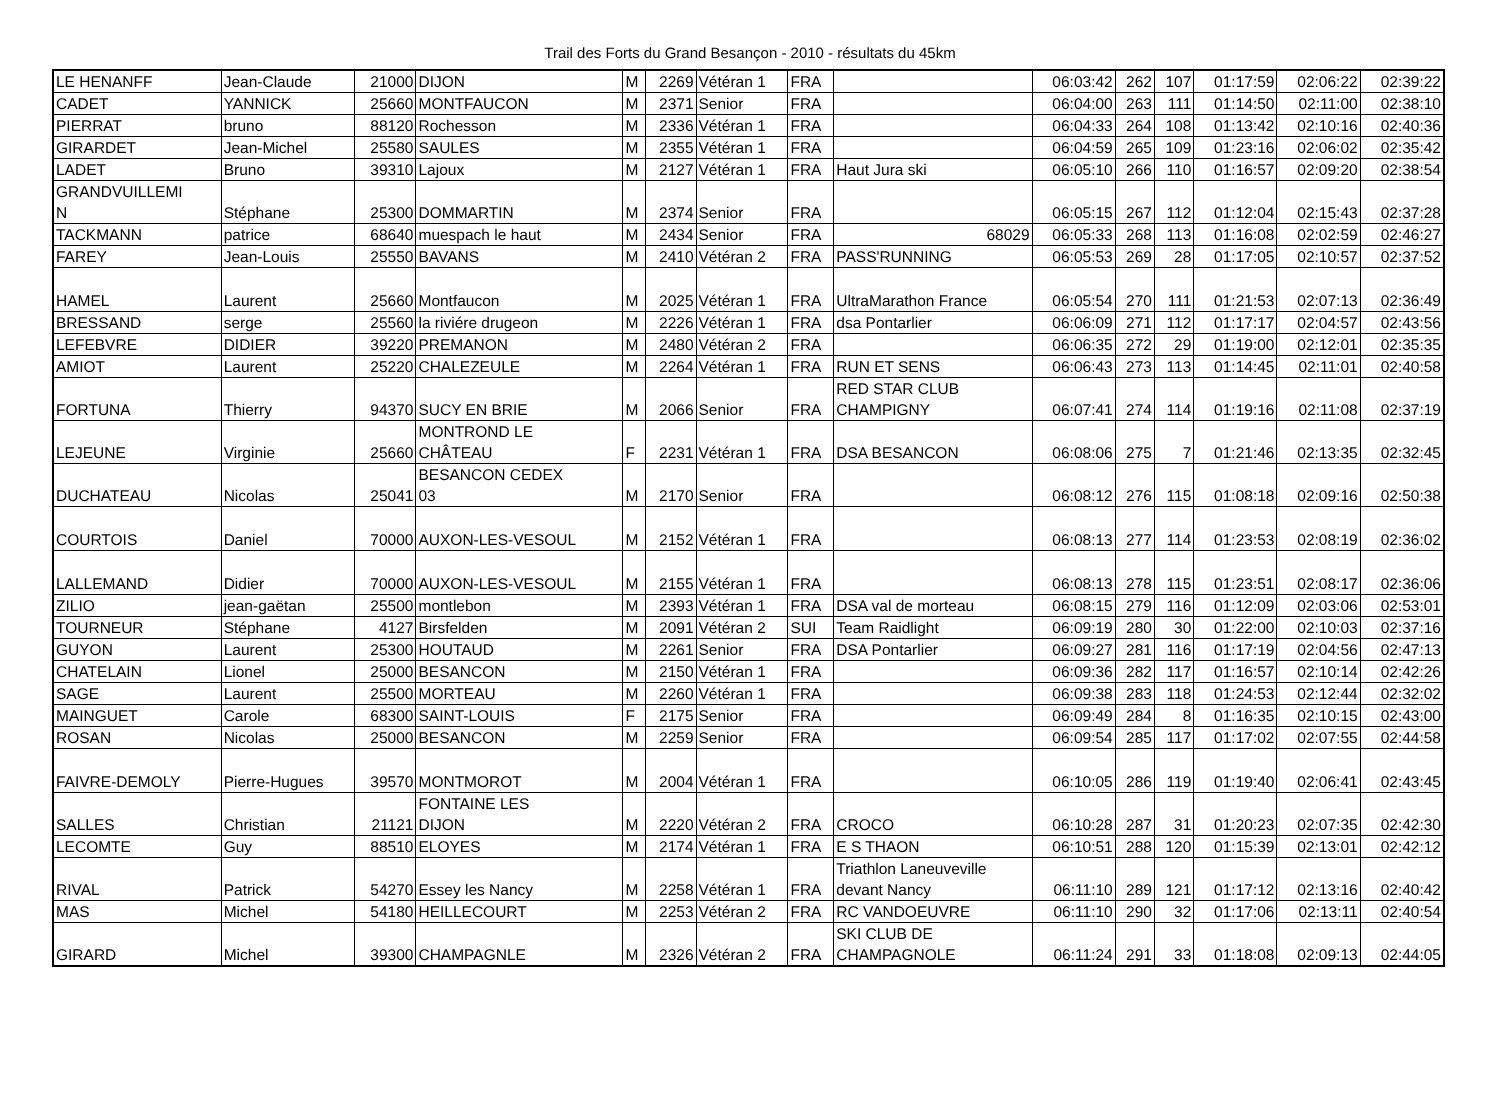Trail des Forts du Grand Besançon - 2010 - résultats du 45km
| LE HENANFF | Jean-Claude | 21000 | DIJON | M | 2269 | Vétéran 1 | FRA | | 06:03:42 | 262 | 107 | 01:17:59 | 02:06:22 | 02:39:22 |
| CADET | YANNICK | 25660 | MONTFAUCON | M | 2371 | Senior | FRA | | 06:04:00 | 263 | 111 | 01:14:50 | 02:11:00 | 02:38:10 |
| PIERRAT | bruno | 88120 | Rochesson | M | 2336 | Vétéran 1 | FRA | | 06:04:33 | 264 | 108 | 01:13:42 | 02:10:16 | 02:40:36 |
| GIRARDET | Jean-Michel | 25580 | SAULES | M | 2355 | Vétéran 1 | FRA | | 06:04:59 | 265 | 109 | 01:23:16 | 02:06:02 | 02:35:42 |
| LADET | Bruno | 39310 | Lajoux | M | 2127 | Vétéran 1 | FRA | Haut Jura ski | 06:05:10 | 266 | 110 | 01:16:57 | 02:09:20 | 02:38:54 |
| GRANDVUILLEMI N | Stéphane | 25300 | DOMMARTIN | M | 2374 | Senior | FRA | | 06:05:15 | 267 | 112 | 01:12:04 | 02:15:43 | 02:37:28 |
| TACKMANN | patrice | 68640 | muespach le haut | M | 2434 | Senior | FRA | 68029 | 06:05:33 | 268 | 113 | 01:16:08 | 02:02:59 | 02:46:27 |
| FAREY | Jean-Louis | 25550 | BAVANS | M | 2410 | Vétéran 2 | FRA | PASS'RUNNING | 06:05:53 | 269 | 28 | 01:17:05 | 02:10:57 | 02:37:52 |
| HAMEL | Laurent | 25660 | Montfaucon | M | 2025 | Vétéran 1 | FRA | UltraMarathon France | 06:05:54 | 270 | 111 | 01:21:53 | 02:07:13 | 02:36:49 |
| BRESSAND | serge | 25560 | la riviére drugeon | M | 2226 | Vétéran 1 | FRA | dsa Pontarlier | 06:06:09 | 271 | 112 | 01:17:17 | 02:04:57 | 02:43:56 |
| LEFEBVRE | DIDIER | 39220 | PREMANON | M | 2480 | Vétéran 2 | FRA | | 06:06:35 | 272 | 29 | 01:19:00 | 02:12:01 | 02:35:35 |
| AMIOT | Laurent | 25220 | CHALEZEULE | M | 2264 | Vétéran 1 | FRA | RUN ET SENS | 06:06:43 | 273 | 113 | 01:14:45 | 02:11:01 | 02:40:58 |
| FORTUNA | Thierry | 94370 | SUCY EN BRIE | M | 2066 | Senior | FRA | RED STAR CLUB CHAMPIGNY | 06:07:41 | 274 | 114 | 01:19:16 | 02:11:08 | 02:37:19 |
| LEJEUNE | Virginie | 25660 | MONTROND LE CHÂTEAU | F | 2231 | Vétéran 1 | FRA | DSA BESANCON | 06:08:06 | 275 | 7 | 01:21:46 | 02:13:35 | 02:32:45 |
| DUCHATEAU | Nicolas | 25041 | BESANCON CEDEX 03 | M | 2170 | Senior | FRA | | 06:08:12 | 276 | 115 | 01:08:18 | 02:09:16 | 02:50:38 |
| COURTOIS | Daniel | 70000 | AUXON-LES-VESOUL | M | 2152 | Vétéran 1 | FRA | | 06:08:13 | 277 | 114 | 01:23:53 | 02:08:19 | 02:36:02 |
| LALLEMAND | Didier | 70000 | AUXON-LES-VESOUL | M | 2155 | Vétéran 1 | FRA | | 06:08:13 | 278 | 115 | 01:23:51 | 02:08:17 | 02:36:06 |
| ZILIO | jean-gaëtan | 25500 | montlebon | M | 2393 | Vétéran 1 | FRA | DSA val de morteau | 06:08:15 | 279 | 116 | 01:12:09 | 02:03:06 | 02:53:01 |
| TOURNEUR | Stéphane | 4127 | Birsfelden | M | 2091 | Vétéran 2 | SUI | Team Raidlight | 06:09:19 | 280 | 30 | 01:22:00 | 02:10:03 | 02:37:16 |
| GUYON | Laurent | 25300 | HOUTAUD | M | 2261 | Senior | FRA | DSA Pontarlier | 06:09:27 | 281 | 116 | 01:17:19 | 02:04:56 | 02:47:13 |
| CHATELAIN | Lionel | 25000 | BESANCON | M | 2150 | Vétéran 1 | FRA | | 06:09:36 | 282 | 117 | 01:16:57 | 02:10:14 | 02:42:26 |
| SAGE | Laurent | 25500 | MORTEAU | M | 2260 | Vétéran 1 | FRA | | 06:09:38 | 283 | 118 | 01:24:53 | 02:12:44 | 02:32:02 |
| MAINGUET | Carole | 68300 | SAINT-LOUIS | F | 2175 | Senior | FRA | | 06:09:49 | 284 | 8 | 01:16:35 | 02:10:15 | 02:43:00 |
| ROSAN | Nicolas | 25000 | BESANCON | M | 2259 | Senior | FRA | | 06:09:54 | 285 | 117 | 01:17:02 | 02:07:55 | 02:44:58 |
| FAIVRE-DEMOLY | Pierre-Hugues | 39570 | MONTMOROT | M | 2004 | Vétéran 1 | FRA | | 06:10:05 | 286 | 119 | 01:19:40 | 02:06:41 | 02:43:45 |
| SALLES | Christian | 21121 | FONTAINE LES DIJON | M | 2220 | Vétéran 2 | FRA | CROCO | 06:10:28 | 287 | 31 | 01:20:23 | 02:07:35 | 02:42:30 |
| LECOMTE | Guy | 88510 | ELOYES | M | 2174 | Vétéran 1 | FRA | E S THAON | 06:10:51 | 288 | 120 | 01:15:39 | 02:13:01 | 02:42:12 |
| RIVAL | Patrick | 54270 | Essey les Nancy | M | 2258 | Vétéran 1 | FRA | Triathlon Laneuveville devant Nancy | 06:11:10 | 289 | 121 | 01:17:12 | 02:13:16 | 02:40:42 |
| MAS | Michel | 54180 | HEILLECOURT | M | 2253 | Vétéran 2 | FRA | RC VANDOEUVRE | 06:11:10 | 290 | 32 | 01:17:06 | 02:13:11 | 02:40:54 |
| GIRARD | Michel | 39300 | CHAMPAGNLE | M | 2326 | Vétéran 2 | FRA | SKI CLUB DE CHAMPAGNOLE | 06:11:24 | 291 | 33 | 01:18:08 | 02:09:13 | 02:44:05 |